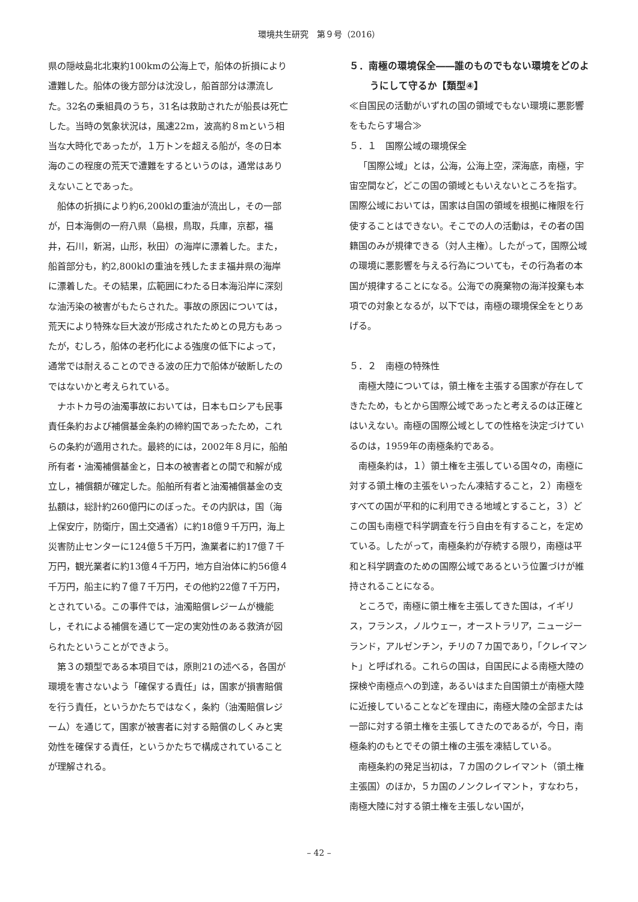環境共生研究　第９号（2016）
県の隠岐島北北東約100kmの公海上で，船体の折損により遭難した。船体の後方部分は沈没し，船首部分は漂流した。32名の乗組員のうち，31名は救助されたが船長は死亡した。当時の気象状況は，風速22m，波高約８mという相当な大時化であったが，１万トンを超える船が，冬の日本海のこの程度の荒天で遭難をするというのは，通常はありえないことであった。
船体の折損により約6,200klの重油が流出し，その一部が，日本海側の一府八県（島根，鳥取，兵庫，京都，福井，石川，新潟，山形，秋田）の海岸に漂着した。また，船首部分も，約2,800klの重油を残したまま福井県の海岸に漂着した。その結果，広範囲にわたる日本海沿岸に深刻な油汚染の被害がもたらされた。事故の原因については，荒天により特殊な巨大波が形成されたためとの見方もあったが，むしろ，船体の老朽化による強度の低下によって，通常では耐えることのできる波の圧力で船体が破断したのではないかと考えられている。
ナホトカ号の油濁事故においては，日本もロシアも民事責任条約および補償基金条約の締約国であったため，これらの条約が適用された。最終的には，2002年８月に，船舶所有者・油濁補償基金と，日本の被害者との間で和解が成立し，補償額が確定した。船舶所有者と油濁補償基金の支払額は，総計約260億円にのぼった。その内訳は，国（海上保安庁，防衛庁，国土交通省）に約18億９千万円，海上災害防止センターに124億５千万円，漁業者に約17億７千万円，観光業者に約13億４千万円，地方自治体に約56億４千万円，船主に約７億７千万円，その他約22億７千万円，とされている。この事件では，油濁賠償レジームが機能し，それによる補償を通じて一定の実効性のある救済が図られたということができよう。
第３の類型である本項目では，原則21の述べる，各国が環境を害さないよう「確保する責任」は，国家が損害賠償を行う責任，というかたちではなく，条約（油濁賠償レジーム）を通じて，国家が被害者に対する賠償のしくみと実効性を確保する責任，というかたちで構成されていることが理解される。
５．南極の環境保全――誰のものでもない環境をどのようにして守るか【類型④】
≪自国民の活動がいずれの国の領域でもない環境に悪影響をもたらす場合≫
５．１　国際公域の環境保全
「国際公域」とは，公海，公海上空，深海底，南極，宇宙空間など，どこの国の領域ともいえないところを指す。国際公域においては，国家は自国の領域を根拠に権限を行使することはできない。そこでの人の活動は，その者の国籍国のみが規律できる（対人主権）。したがって，国際公域の環境に悪影響を与える行為についても，その行為者の本国が規律することになる。公海での廃棄物の海洋投棄も本項での対象となるが，以下では，南極の環境保全をとりあげる。
５．２　南極の特殊性
南極大陸については，領土権を主張する国家が存在してきたため，もとから国際公域であったと考えるのは正確とはいえない。南極の国際公域としての性格を決定づけているのは，1959年の南極条約である。
南極条約は，１）領土権を主張している国々の，南極に対する領土権の主張をいったん凍結すること，２）南極をすべての国が平和的に利用できる地域とすること，３）どこの国も南極で科学調査を行う自由を有すること，を定めている。したがって，南極条約が存続する限り，南極は平和と科学調査のための国際公域であるという位置づけが維持されることになる。
ところで，南極に領土権を主張してきた国は，イギリス，フランス，ノルウェー，オーストラリア，ニュージーランド，アルゼンチン，チリの７カ国であり，「クレイマント」と呼ばれる。これらの国は，自国民による南極大陸の探検や南極点への到達，あるいはまた自国領土が南極大陸に近接していることなどを理由に，南極大陸の全部または一部に対する領土権を主張してきたのであるが，今日，南極条約のもとでその領土権の主張を凍結している。
南極条約の発足当初は，７カ国のクレイマント（領土権主張国）のほか，５カ国のノンクレイマント，すなわち，南極大陸に対する領土権を主張しない国が，
– 42 –